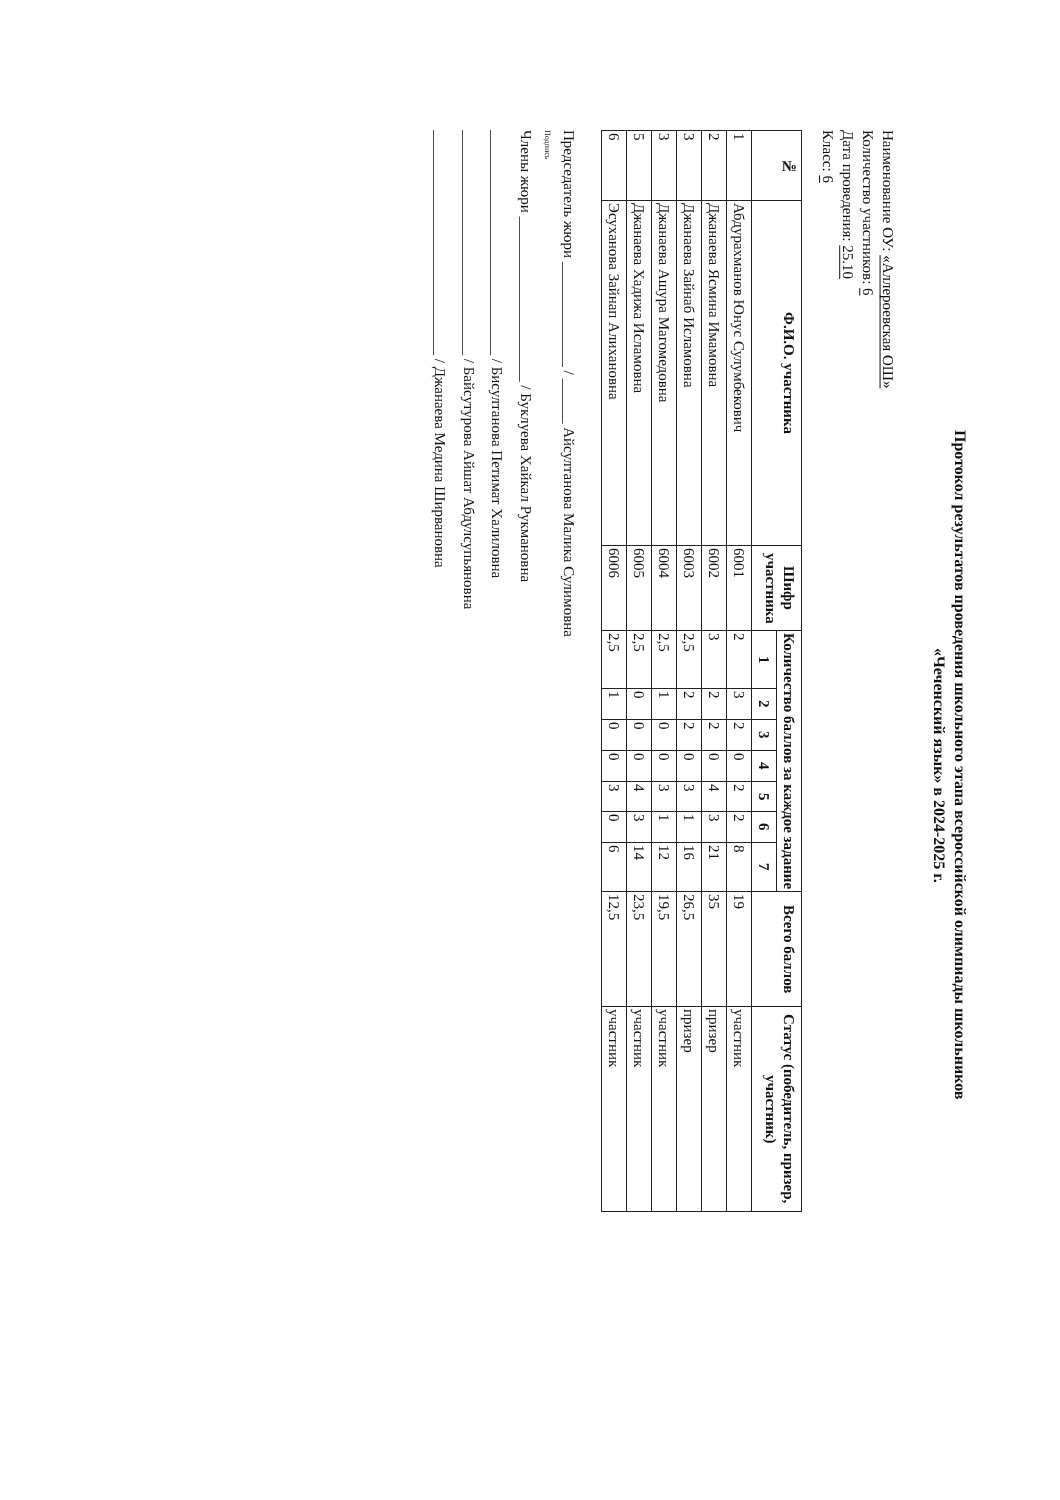Протокол результатов проведения школьного этапа всероссийской олимпиады школьников
«Чеченский язык» в 2024-2025 г.
Наименование ОУ: «Аллероевская ОШ»
Количество участников: 6
Дата проведения: 25.10
Класс: 6
| № | Ф.И.О. участника | Шифр участника | Количество баллов за каждое задание | | | | | | | Всего баллов | Статус (победитель, призер, участник) |
| --- | --- | --- | --- | --- | --- | --- | --- | --- | --- | --- | --- |
| | | | 1 | 2 | 3 | 4 | 5 | 6 | 7 | | |
| 1 | Абдурахманов Юнус Сулумбекович | 6001 | 2 | 3 | 2 | 0 | 2 | 2 | 8 | 19 | участник |
| 2 | Джанаева Ясмина Имамовна | 6002 | 3 | 2 | 2 | 0 | 4 | 3 | 21 | 35 | призер |
| 3 | Джанаева Зайнаб Исламовна | 6003 | 2,5 | 2 | 2 | 0 | 3 | 1 | 16 | 26,5 | призер |
| 3 | Джанаева Ашура Магомедовна | 6004 | 2,5 | 1 | 0 | 0 | 3 | 1 | 12 | 19,5 | участник |
| 5 | Джанаева Хадижа Исламовна | 6005 | 2,5 | 0 | 0 | 0 | 4 | 3 | 14 | 23,5 | участник |
| 6 | Эсуханова Зайнап Алихановна | 6006 | 2,5 | 1 | 0 | 0 | 3 | 0 | 6 | 12,5 | участник |
Председатель жюри ______________ / ______ Айсултанова Малика Сулимовна
Подпись
Члены жюри ______________________ / Буклуева Хайкал Рукмановна
______________________________ / Бисултанова Петимат Халиловна
______________________________ / Байсутурова Айшат Абдулсупьяновна
______________________________ / Джанаева Медина Ширвановна